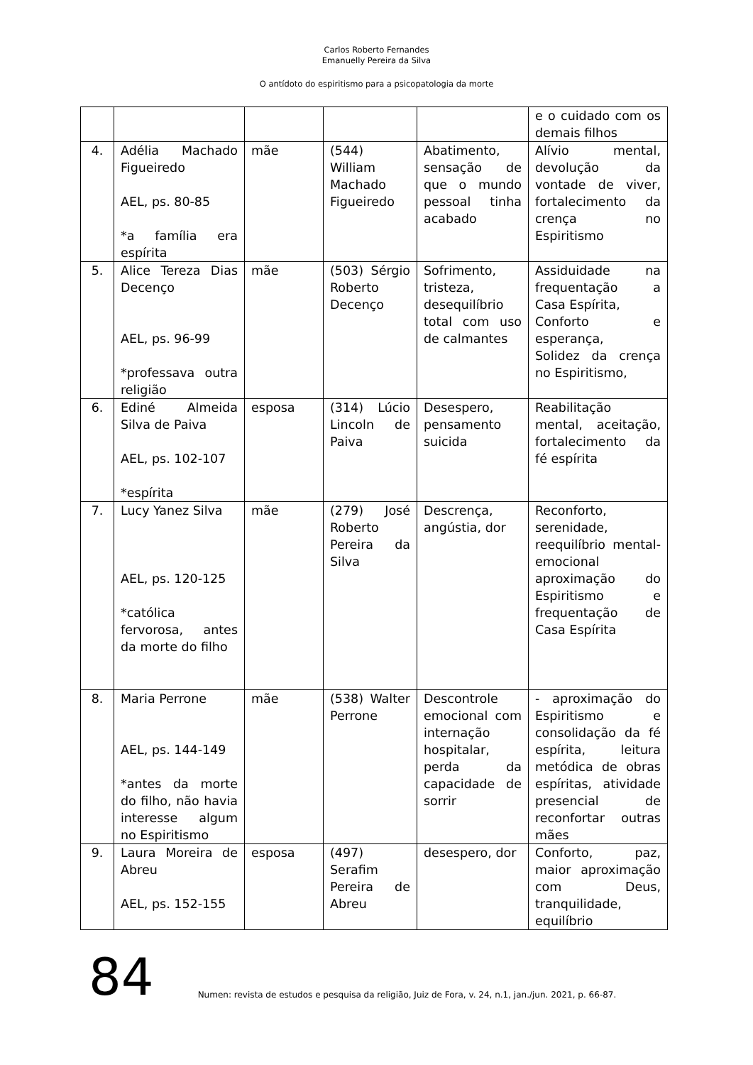Carlos Roberto Fernandes
Emanuelly Pereira da Silva
O antídoto do espiritismo para a psicopatologia da morte
| | | | | | e o cuidado com os demais filhos |
| 4. | Adélia Machado Figueiredo AEL, ps. 80-85 *a família era espírita | mãe | (544) William Machado Figueiredo | Abatimento, sensação de que o mundo pessoal tinha acabado | Alívio mental, devolução da vontade de viver, fortalecimento da crença no Espiritismo |
| 5. | Alice Tereza Dias Decenço AEL, ps. 96-99 *professava outra religião | mãe | (503) Sérgio Roberto Decenço | Sofrimento, tristeza, desequilíbrio total com uso de calmantes | Assiduidade na frequentação a Casa Espírita, Conforto e esperança, Solidez da crença no Espiritismo, |
| 6. | Ediné Almeida Silva de Paiva AEL, ps. 102-107 *espírita | esposa | (314) Lúcio Lincoln de Paiva | Desespero, pensamento suicida | Reabilitação mental, aceitação, fortalecimento da fé espírita |
| 7. | Lucy Yanez Silva AEL, ps. 120-125 *católica fervorosa, antes da morte do filho | mãe | (279) José Roberto Pereira da Silva | Descrença, angústia, dor | Reconforto, serenidade, reequilíbrio mental-emocional aproximação do Espiritismo e frequentação de Casa Espírita |
| 8. | Maria Perrone AEL, ps. 144-149 *antes da morte do filho, não havia interesse algum no Espiritismo | mãe | (538) Walter Perrone | Descontrole emocional com internação hospitalar, perda da capacidade de sorrir | - aproximação do Espiritismo e consolidação da fé espírita, leitura metódica de obras espíritas, atividade presencial de reconfortar outras mães |
| 9. | Laura Moreira de Abreu AEL, ps. 152-155 | esposa | (497) Serafim Pereira de Abreu | desespero, dor | Conforto, paz, maior aproximação com Deus, tranquilidade, equilíbrio |
84 Numen: revista de estudos e pesquisa da religião, Juiz de Fora, v. 24, n.1, jan./jun. 2021, p. 66-87.